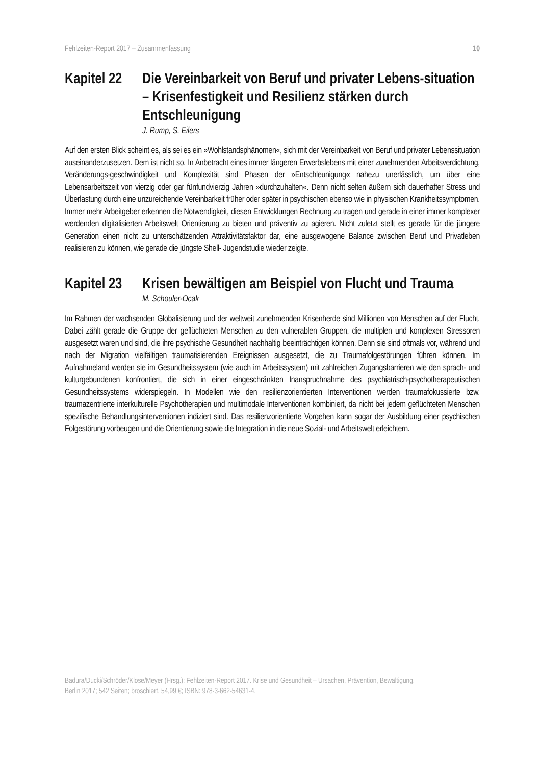Fehlzeiten-Report 2017 – Zusammenfassung 10
Kapitel 22
Die Vereinbarkeit von Beruf und privater Lebens-situation – Krisenfestigkeit und Resilienz stärken durch Entschleunigung
J. Rump, S. Eilers
Auf den ersten Blick scheint es, als sei es ein »Wohlstandsphänomen«, sich mit der Vereinbarkeit von Beruf und privater Lebenssituation auseinanderzusetzen. Dem ist nicht so. In Anbetracht eines immer längeren Erwerbslebens mit einer zunehmenden Arbeitsverdichtung, Veränderungs-geschwindigkeit und Komplexität sind Phasen der »Entschleunigung« nahezu unerlässlich, um über eine Lebensarbeitszeit von vierzig oder gar fünfundvierzig Jahren »durchzuhalten«. Denn nicht selten äußern sich dauerhafter Stress und Überlastung durch eine unzureichende Vereinbarkeit früher oder später in psychischen ebenso wie in physischen Krankheitssymptomen. Immer mehr Arbeitgeber erkennen die Notwendigkeit, diesen Entwicklungen Rechnung zu tragen und gerade in einer immer komplexer werdenden digitalisierten Arbeitswelt Orientierung zu bieten und präventiv zu agieren. Nicht zuletzt stellt es gerade für die jüngere Generation einen nicht zu unterschätzenden Attraktivitätsfaktor dar, eine ausgewogene Balance zwischen Beruf und Privatleben realisieren zu können, wie gerade die jüngste Shell- Jugendstudie wieder zeigte.
Kapitel 23
Krisen bewältigen am Beispiel von Flucht und Trauma
M. Schouler-Ocak
Im Rahmen der wachsenden Globalisierung und der weltweit zunehmenden Krisenherde sind Millionen von Menschen auf der Flucht. Dabei zählt gerade die Gruppe der geflüchteten Menschen zu den vulnerablen Gruppen, die multiplen und komplexen Stressoren ausgesetzt waren und sind, die ihre psychische Gesundheit nachhaltig beeinträchtigen können. Denn sie sind oftmals vor, während und nach der Migration vielfältigen traumatisierenden Ereignissen ausgesetzt, die zu Traumafolgestörungen führen können. Im Aufnahmeland werden sie im Gesundheitssystem (wie auch im Arbeitssystem) mit zahlreichen Zugangsbarrieren wie den sprach- und kulturgebundenen konfrontiert, die sich in einer eingeschränkten Inanspruchnahme des psychiatrisch-psychotherapeutischen Gesundheitssystems widerspiegeln. In Modellen wie den resilienzorientierten Interventionen werden traumafokussierte bzw. traumazentrierte interkulturelle Psychotherapien und multimodale Interventionen kombiniert, da nicht bei jedem geflüchteten Menschen spezifische Behandlungsinterventionen indiziert sind. Das resilienzorientierte Vorgehen kann sogar der Ausbildung einer psychischen Folgestörung vorbeugen und die Orientierung sowie die Integration in die neue Sozial- und Arbeitswelt erleichtern.
Badura/Ducki/Schröder/Klose/Meyer (Hrsg.): Fehlzeiten-Report 2017. Krise und Gesundheit – Ursachen, Prävention, Bewältigung.
Berlin 2017; 542 Seiten; broschiert, 54,99 €; ISBN: 978-3-662-54631-4.